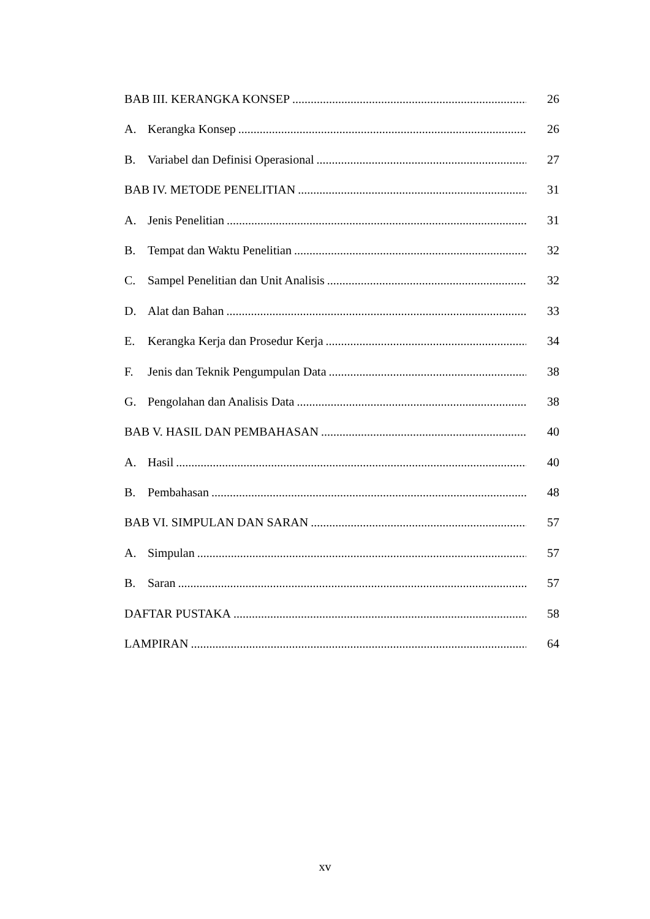BAB III. KERANGKA KONSEP 26
A. Kerangka Konsep 26
B. Variabel dan Definisi Operasional 27
BAB IV. METODE PENELITIAN 31
A. Jenis Penelitian 31
B. Tempat dan Waktu Penelitian 32
C. Sampel Penelitian dan Unit Analisis 32
D. Alat dan Bahan 33
E. Kerangka Kerja dan Prosedur Kerja 34
F. Jenis dan Teknik Pengumpulan Data 38
G. Pengolahan dan Analisis Data 38
BAB V. HASIL DAN PEMBAHASAN 40
A. Hasil 40
B. Pembahasan 48
BAB VI. SIMPULAN DAN SARAN 57
A. Simpulan 57
B. Saran 57
DAFTAR PUSTAKA 58
LAMPIRAN 64
xv